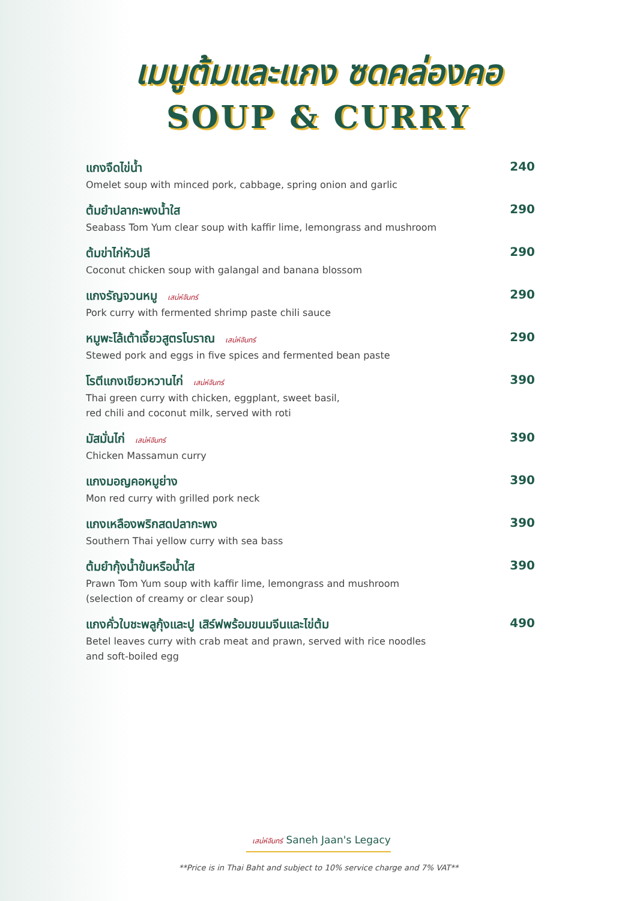เมนูต้มและแกง ซดคล่องคอ
SOUP & CURRY
แกงจืดไข่น้ำ
Omelet soup with minced pork, cabbage, spring onion and garlic
240
ต้มยำปลากะพงน้ำใส
Seabass Tom Yum clear soup with kaffir lime, lemongrass and mushroom
290
ต้มข่าไก่หัวปลี
Coconut chicken soup with galangal and banana blossom
290
แกงรัญจวนหมู เสน่ห์จันทร์
Pork curry with fermented shrimp paste chili sauce
290
หมูพะโล้เต้าเจี้ยวสูตรโบราณ เสน่ห์จันทร์
Stewed pork and eggs in five spices and fermented bean paste
290
โรตีแกงเขียวหวานไก่ เสน่ห์จันทร์
Thai green curry with chicken, eggplant, sweet basil,
red chili and coconut milk, served with roti
390
มัสมั่นไก่ เสน่ห์จันทร์
Chicken Massamun curry
390
แกงมอญคอหมูย่าง
Mon red curry with grilled pork neck
390
แกงเหลืองพริกสดปลากะพง
Southern Thai yellow curry with sea bass
390
ต้มยำกุ้งน้ำข้นหรือน้ำใส
Prawn Tom Yum soup with kaffir lime, lemongrass and mushroom
(selection of creamy or clear soup)
390
แกงคั่วใบชะพลูกุ้งและปู เสิร์ฟพร้อมขนมจีนและไข่ต้ม
Betel leaves curry with crab meat and prawn, served with rice noodles
and soft-boiled egg
490
เสน่ห์จันทร์ Saneh Jaan's Legacy
**Price is in Thai Baht and subject to 10% service charge and 7% VAT**